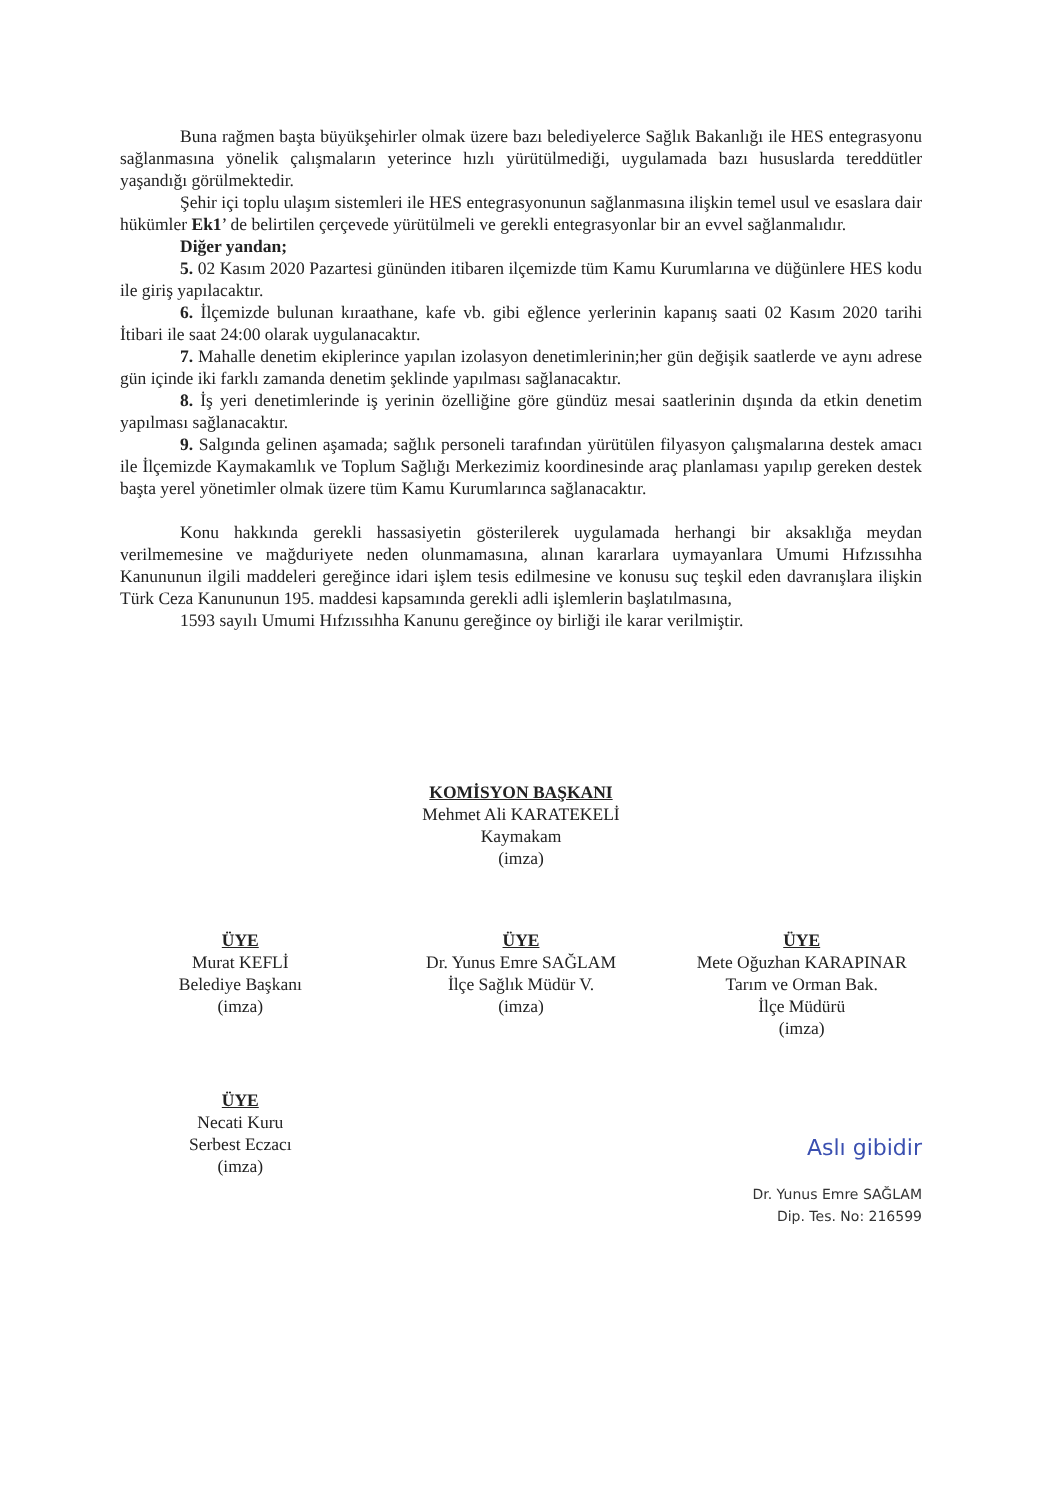Buna rağmen başta büyükşehirler olmak üzere bazı belediyelerce Sağlık Bakanlığı ile HES entegrasyonu sağlanmasına yönelik çalışmaların yeterince hızlı yürütülmediği, uygulamada bazı hususlarda tereddütler yaşandığı görülmektedir.
Şehir içi toplu ulaşım sistemleri ile HES entegrasyonunun sağlanmasına ilişkin temel usul ve esaslara dair hükümler Ek1’ de belirtilen çerçevede yürütülmeli ve gerekli entegrasyonlar bir an evvel sağlanmalıdır.
Diğer yandan;
5. 02 Kasım 2020 Pazartesi gününden itibaren ilçemizde tüm Kamu Kurumlarına ve düğünlere HES kodu ile giriş yapılacaktır.
6. İlçemizde bulunan kıraathane, kafe vb. gibi eğlence yerlerinin kapanış saati 02 Kasım 2020 tarihi İtibari ile saat 24:00 olarak uygulanacaktır.
7. Mahalle denetim ekiplerince yapılan izolasyon denetimlerinin;her gün değişik saatlerde ve aynı adrese gün içinde iki farklı zamanda denetim şeklinde yapılması sağlanacaktır.
8. İş yeri denetimlerinde iş yerinin özelliğine göre gündüz mesai saatlerinin dışında da etkin denetim yapılması sağlanacaktır.
9. Salgında gelinen aşamada; sağlık personeli tarafından yürütülen filyasyon çalışmalarına destek amacı ile İlçemizde Kaymakamlık ve Toplum Sağlığı Merkezimiz koordinesinde araç planlaması yapılıp gereken destek başta yerel yönetimler olmak üzere tüm Kamu Kurumlarınca sağlanacaktır.
Konu hakkında gerekli hassasiyetin gösterilerek uygulamada herhangi bir aksaklığa meydan verilmemesine ve mağduriyete neden olunmamasına, alınan kararlara uymayanlara Umumi Hıfzıssıhha Kanununun ilgili maddeleri gereğince idari işlem tesis edilmesine ve konusu suç teşkil eden davranışlara ilişkin Türk Ceza Kanununun 195. maddesi kapsamında gerekli adli işlemlerin başlatılmasına,
1593 sayılı Umumi Hıfzıssıhha Kanunu gereğince oy birliği ile karar verilmiştir.
KOMİSYON BAŞKANI
Mehmet Ali KARATEKELİ
Kaymakam
(imza)
ÜYE
Murat KEFLİ
Belediye Başkanı
(imza)
ÜYE
Dr. Yunus Emre SAĞLAM
İlçe Sağlık Müdür V.
(imza)
ÜYE
Mete Oğuzhan KARAPINAR
Tarım ve Orman Bak.
İlçe Müdürü
(imza)
ÜYE
Necati Kuru
Serbest Eczacı
(imza)
Aslı gibidir
Dr. Yunus Emre SAĞLAM
Dip. Tes. No: 216599